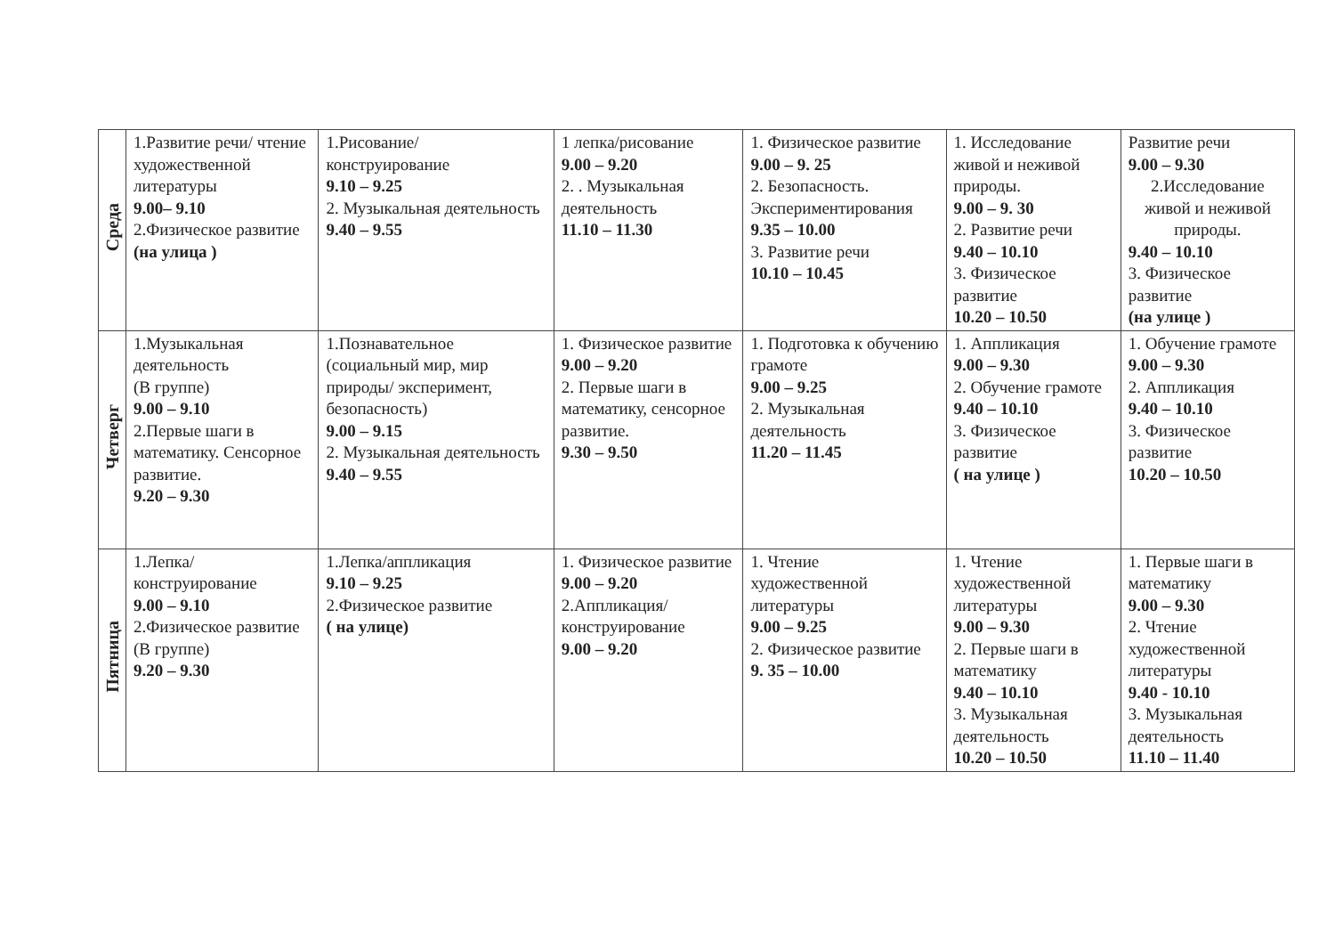| Среда | 1.Развитие речи/ чтение художественной литературы 9.00– 9.10 2.Физическое развитие (на улица ) | 1.Рисование/ конструирование 9.10 – 9.25 2. Музыкальная деятельность 9.40 – 9.55 | 1 лепка/рисование 9.00 – 9.20 2. . Музыкальная деятельность 11.10 – 11.30 | 1. Физическое развитие 9.00 – 9. 25 2. Безопасность. Экспериментирования 9.35 – 10.00 3. Развитие речи 10.10 – 10.45 | 1. Исследование живой и неживой природы. 9.00 – 9. 30 2. Развитие речи 9.40 – 10.10 3. Физическое развитие 10.20 – 10.50 | Развитие речи 9.00 – 9.30 2.Исследование живой и неживой природы. 9.40 – 10.10 3. Физическое развитие (на улице ) |
| Четверг | 1.Музыкальная деятельность (В группе) 9.00 – 9.10 2.Первые шаги в математику. Сенсорное развитие. 9.20 – 9.30 | 1.Познавательное (социальный мир, мир природы/ эксперимент, безопасность) 9.00 – 9.15 2. Музыкальная деятельность 9.40 – 9.55 | 1. Физическое развитие 9.00 – 9.20 2. Первые шаги в математику, сенсорное развитие. 9.30 – 9.50 | 1. Подготовка к обучению грамоте 9.00 – 9.25 2. Музыкальная деятельность 11.20 – 11.45 | 1. Аппликация 9.00 – 9.30 2. Обучение грамоте 9.40 – 10.10 3. Физическое развитие ( на улице ) | 1. Обучение грамоте 9.00 – 9.30 2. Аппликация 9.40 – 10.10 3. Физическое развитие 10.20 – 10.50 |
| Пятница | 1.Лепка/конструирование 9.00 – 9.10 2.Физическое развитие (В группе) 9.20 – 9.30 | 1.Лепка/аппликация 9.10 – 9.25 2.Физическое развитие ( на улице) | 1. Физическое развитие 9.00 – 9.20 2.Аппликация/ конструирование 9.00 – 9.20 | 1. Чтение художественной литературы 9.00 – 9.25 2. Физическое развитие 9. 35 – 10.00 | 1. Чтение художественной литературы 9.00 – 9.30 2. Первые шаги в математику 9.40 – 10.10 3. Музыкальная деятельность 10.20 – 10.50 | 1. Первые шаги в математику 9.00 – 9.30 2. Чтение художественной литературы 9.40 - 10.10 3. Музыкальная деятельность 11.10 – 11.40 |